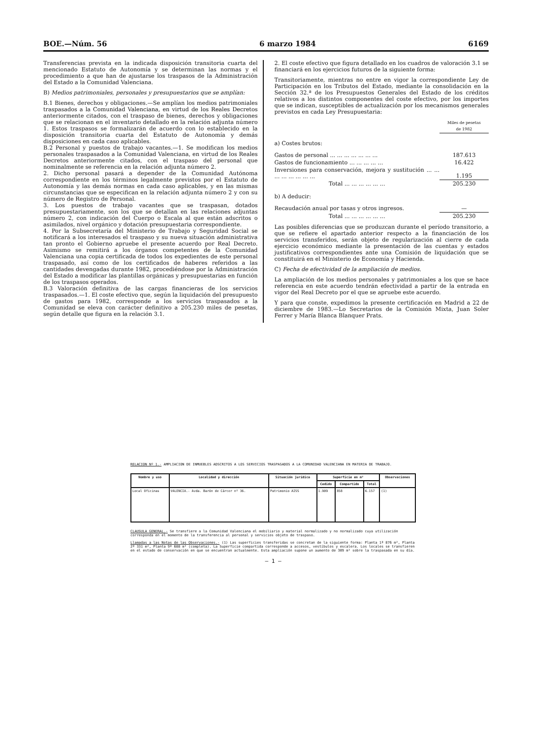BOE.—Núm. 56 6 marzo 1984 6169
Transferencias prevista en la indicada disposición transitoria cuarta del mencionado Estatuto de Autonomía y se determinan las normas y el procedimiento a que han de ajustarse los traspasos de la Administración del Estado a la Comunidad Valenciana.
B) Medios patrimoniales, personales y presupuestarios que se amplían:
B.1 Bienes, derechos y obligaciones.—Se amplían los medios patrimoniales traspasados a la Comunidad Valenciana, en virtud de los Reales Decretos anteriormente citados, con el traspaso de bienes, derechos y obligaciones que se relacionan en el inventario detallado en la relación adjunta número 1. Estos traspasos se formalizarán de acuerdo con lo establecido en la disposición transitoria cuarta del Estatuto de Autonomía y demás disposiciones en cada caso aplicables.
B.2 Personal y puestos de trabajo vacantes.—1. Se modifican los medios personales traspasados a la Comunidad Valenciana, en virtud de los Reales Decretos anteriormente citados, con el traspaso del personal que nominalmente se referencia en la relación adjunta número 2.
2. Dicho personal pasará a depender de la Comunidad Autónoma correspondiente en los términos legalmente previstos por el Estatuto de Autonomía y las demás normas en cada caso aplicables, y en las mismas circunstancias que se especifican en la relación adjunta número 2 y con su número de Registro de Personal.
3. Los puestos de trabajo vacantes que se traspasan, dotados presupuestariamente, son los que se detallan en las relaciones adjuntas número 2, con indicación del Cuerpo o Escala al que están adscritos o asimilados, nivel orgánico y dotación presupuestaria correspondiente.
4. Por la Subsecretaría del Ministerio de Trabajo y Seguridad Social se notificará a los interesados el traspaso y su nueva situación administrativa tan pronto el Gobierno apruebe el presente acuerdo por Real Decreto. Asimismo se remitirá a los órganos competentes de la Comunidad Valenciana una copia certificada de todos los expedientes de este personal traspasado, así como de los certificados de haberes referidos a las cantidades devengadas durante 1982, procediéndose por la Administración del Estado a modificar las plantillas orgánicas y presupuestarias en función de los traspasos operados.
B.3 Valoración definitiva de las cargas financieras de los servicios traspasados.—1. El coste efectivo que, según la liquidación del presupuesto de gastos para 1982, corresponde a los servicios traspasados a la Comunidad se eleva con carácter definitivo a 205.230 miles de pesetas, según detalle que figura en la relación 3.1.
2. El coste efectivo que figura detallado en los cuadros de valoración 3.1 se financiará en los ejercicios futuros de la siguiente forma:
Transitoriamente, mientras no entre en vigor la correspondiente Ley de Participación en los Tributos del Estado, mediante la consolidación en la Sección 32.ª de los Presupuestos Generales del Estado de los créditos relativos a los distintos componentes del coste efectivo, por los importes que se indican, susceptibles de actualización por los mecanismos generales previstos en cada Ley Presupuestaria:
| | Miles de pesetas de 1982 |
| a) Costes brutos: | |
| Gastos de personal ... ... ... ... ... ... ... | 187.613 |
| Gastos de funcionamiento ... ... ... ... ... | 16.422 |
| Inversiones para conservación, mejora y sustitución ... ... ... ... ... ... ... ... | 1.195 |
| Total ... ... ... ... ... ... | 205.230 |
| b) A deducir: | |
| Recaudación anual por tasas y otros ingresos. | — |
| Total ... ... ... ... ... ... | 205.230 |
Las posibles diferencias que se produzcan durante el período transitorio, a que se refiere el apartado anterior respecto a la financiación de los servicios transferidos, serán objeto de regularización al cierre de cada ejercicio económico mediante la presentación de las cuentas y estados justificativos correspondientes ante una Comisión de liquidación que se constituirá en el Ministerio de Economía y Hacienda.
C) Fecha de efectividad de la ampliación de medios.
La ampliación de los medios personales y patrimoniales a los que se hace referencia en este acuerdo tendrán efectividad a partir de la entrada en vigor del Real Decreto por el que se apruebe este acuerdo.
Y para que conste, expedimos la presente certificación en Madrid a 22 de diciembre de 1983.—Lo Secretarios de la Comisión Mixta, Juan Soler Ferrer y María Blanca Blanquer Prats.
RELACION Nº 1.- AMPLIACION DE INMUEBLES ADSCRITOS A LOS SERVICIOS TRASPASADOS A LA COMUNIDAD VALENCIANA EN MATERIA DE TRABAJO.
| Nombre y uso | Localidad y dirección | Situación jurídica | Superficie en m² | | | Observaciones |
| --- | --- | --- | --- | --- | --- | --- |
| | | | Cedido | Compartido | Total | |
| Local Oficinas | VALENCIA.- Avda. Barón de Cárcer nº 36. | Patrimonio AISS | 1.909 | 858 | 6.157 | (1) |
CLAUSULA GENERAL.- Se transfiere a la Comunidad Valenciana el mobiliario y material normalizado y no normalizado cuya utilización corresponda en el momento de la transferencia al personal y servicios objeto de traspaso.
Llamadas a las Notas de las Observaciones.- (1) Las superficies transferidas se concretan de la siguiente forma: Planta 1ª 876 m², Planta 2ª 331 m², Planta 9ª 688 m² (completa). La Superficie compartida corresponde a accesos, vestíbulos y escalera. Los locales se transfieren en el estado de conservación en que se encuentran actualmente. Esta ampliación supone un aumento de 309 m² sobre la traspasada en su día.
— 1 —